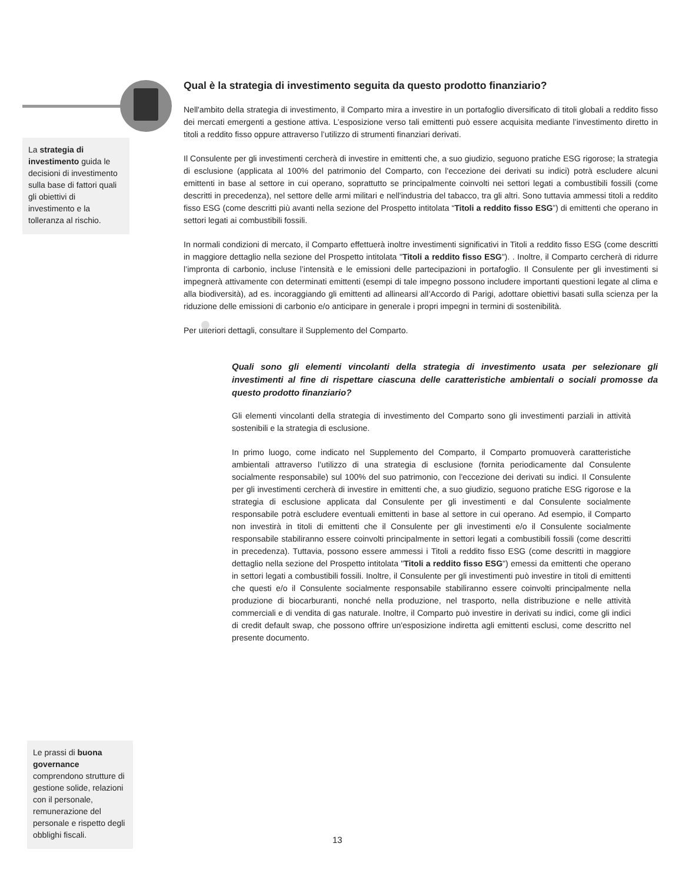La strategia di investimento guida le decisioni di investimento sulla base di fattori quali gli obiettivi di investimento e la tolleranza al rischio.
Qual è la strategia di investimento seguita da questo prodotto finanziario?
Nell'ambito della strategia di investimento, il Comparto mira a investire in un portafoglio diversificato di titoli globali a reddito fisso dei mercati emergenti a gestione attiva. L’esposizione verso tali emittenti può essere acquisita mediante l’investimento diretto in titoli a reddito fisso oppure attraverso l’utilizzo di strumenti finanziari derivati.
Il Consulente per gli investimenti cercherà di investire in emittenti che, a suo giudizio, seguono pratiche ESG rigorose; la strategia di esclusione (applicata al 100% del patrimonio del Comparto, con l'eccezione dei derivati su indici) potrà escludere alcuni emittenti in base al settore in cui operano, soprattutto se principalmente coinvolti nei settori legati a combustibili fossili (come descritti in precedenza), nel settore delle armi militari e nell'industria del tabacco, tra gli altri. Sono tuttavia ammessi titoli a reddito fisso ESG (come descritti più avanti nella sezione del Prospetto intitolata “Titoli a reddito fisso ESG”) di emittenti che operano in settori legati ai combustibili fossili.
In normali condizioni di mercato, il Comparto effettuerà inoltre investimenti significativi in Titoli a reddito fisso ESG (come descritti in maggiore dettaglio nella sezione del Prospetto intitolata "Titoli a reddito fisso ESG"). . Inoltre, il Comparto cercherà di ridurre l’impronta di carbonio, incluse l’intensità e le emissioni delle partecipazioni in portafoglio. Il Consulente per gli investimenti si impegnerà attivamente con determinati emittenti (esempi di tale impegno possono includere importanti questioni legate al clima e alla biodiversità), ad es. incoraggiando gli emittenti ad allinearsi all’Accordo di Parigi, adottare obiettivi basati sulla scienza per la riduzione delle emissioni di carbonio e/o anticipare in generale i propri impegni in termini di sostenibilità.
Per ulteriori dettagli, consultare il Supplemento del Comparto.
Quali sono gli elementi vincolanti della strategia di investimento usata per selezionare gli investimenti al fine di rispettare ciascuna delle caratteristiche ambientali o sociali promosse da questo prodotto finanziario?
Gli elementi vincolanti della strategia di investimento del Comparto sono gli investimenti parziali in attività sostenibili e la strategia di esclusione.
In primo luogo, come indicato nel Supplemento del Comparto, il Comparto promuoverà caratteristiche ambientali attraverso l’utilizzo di una strategia di esclusione (fornita periodicamente dal Consulente socialmente responsabile) sul 100% del suo patrimonio, con l'eccezione dei derivati su indici. Il Consulente per gli investimenti cercherà di investire in emittenti che, a suo giudizio, seguono pratiche ESG rigorose e la strategia di esclusione applicata dal Consulente per gli investimenti e dal Consulente socialmente responsabile potrà escludere eventuali emittenti in base al settore in cui operano. Ad esempio, il Comparto non investirà in titoli di emittenti che il Consulente per gli investimenti e/o il Consulente socialmente responsabile stabiliranno essere coinvolti principalmente in settori legati a combustibili fossili (come descritti in precedenza). Tuttavia, possono essere ammessi i Titoli a reddito fisso ESG (come descritti in maggiore dettaglio nella sezione del Prospetto intitolata "Titoli a reddito fisso ESG") emessi da emittenti che operano in settori legati a combustibili fossili. Inoltre, il Consulente per gli investimenti può investire in titoli di emittenti che questi e/o il Consulente socialmente responsabile stabiliranno essere coinvolti principalmente nella produzione di biocarburanti, nonché nella produzione, nel trasporto, nella distribuzione e nelle attività commerciali e di vendita di gas naturale. Inoltre, il Comparto può investire in derivati su indici, come gli indici di credit default swap, che possono offrire un'esposizione indiretta agli emittenti esclusi, come descritto nel presente documento.
Le prassi di buona governance comprendono strutture di gestione solide, relazioni con il personale, remunerazione del personale e rispetto degli obblighi fiscali.
13